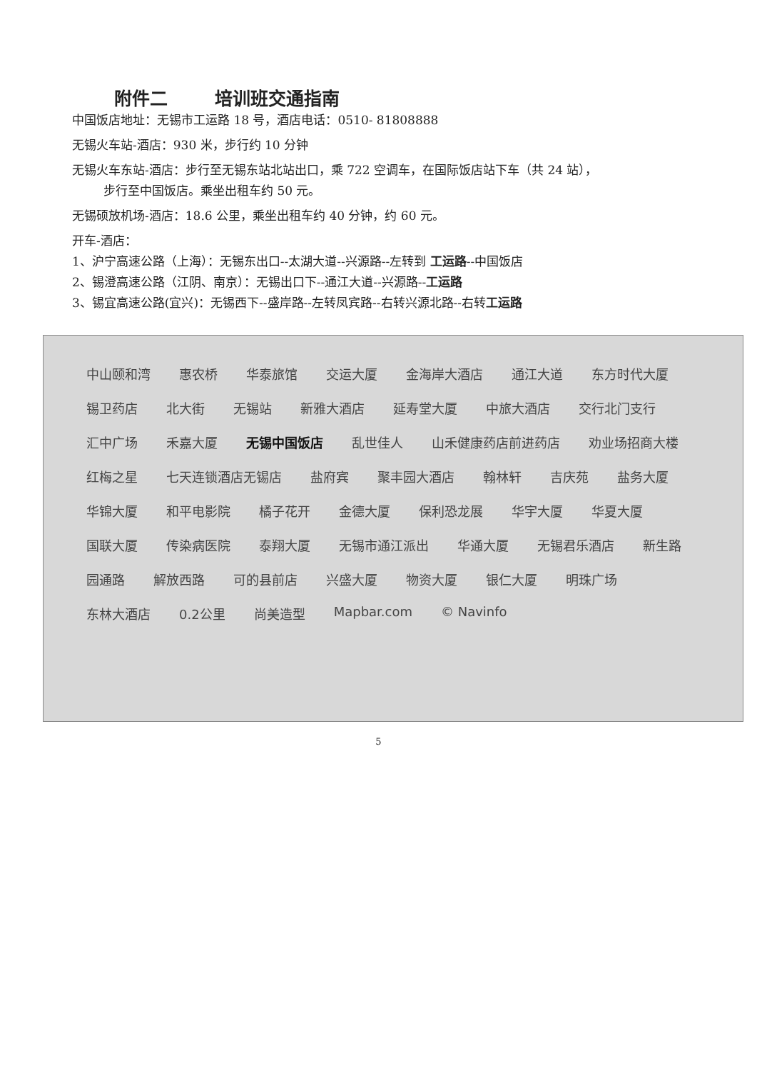附件二 培训班交通指南
中国饭店地址：无锡市工运路 18 号，酒店电话：0510- 81808888
无锡火车站-酒店：930 米，步行约 10 分钟
无锡火车东站-酒店：步行至无锡东站北站出口，乘 722 空调车，在国际饭店站下车（共 24 站），
步行至中国饭店。乘坐出租车约 50 元。
无锡硕放机场-酒店：18.6 公里，乘坐出租车约 40 分钟，约 60 元。
开车-酒店：
1、沪宁高速公路（上海）：无锡东出口--太湖大道--兴源路--左转到 工运路--中国饭店
2、锡澄高速公路（江阴、南京）：无锡出口下--通江大道--兴源路--工运路
3、锡宜高速公路(宜兴)：无锡西下--盛岸路--左转凤宾路--右转兴源北路--右转工运路
中山颐和湾 惠农桥 华泰旅馆 交运大厦 金海岸大酒店 通江大道 东方时代大厦 锡卫药店 北大街 无锡站 新雅大酒店 延寿堂大厦 中旅大酒店 交行北门支行 汇中广场 禾嘉大厦 无锡中国饭店 乱世佳人 山禾健康药店前进药店 劝业场招商大楼 红梅之星 七天连锁酒店无锡店 盐府宾 聚丰园大酒店 翰林轩 吉庆苑 盐务大厦 华锦大厦 和平电影院 橘子花开 金德大厦 保利恐龙展 华宇大厦 华夏大厦 国联大厦 传染病医院 泰翔大厦 无锡市通江派出 华通大厦 无锡君乐酒店 新生路 园通路 解放西路 可的县前店 兴盛大厦 物资大厦 银仁大厦 明珠广场 东林大酒店 0.2公里 尚美造型 Mapbar.com © Navinfo
5